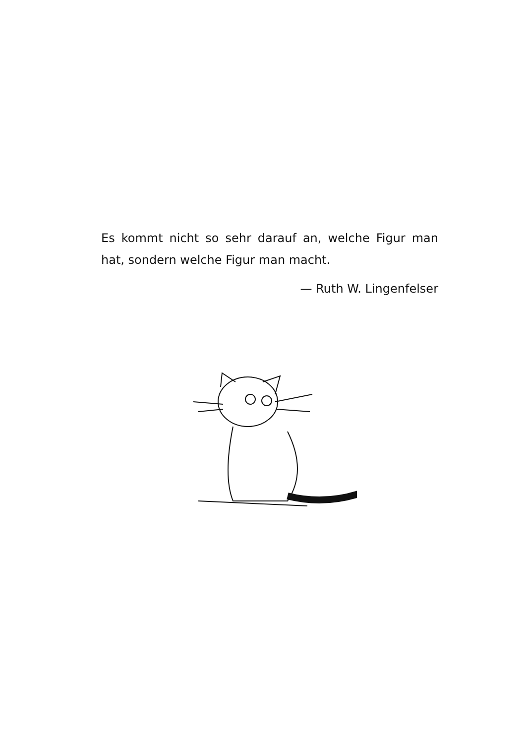Es kommt nicht so sehr darauf an, welche Figur man hat, sondern welche Figur man macht.
— Ruth W. Lingenfelser